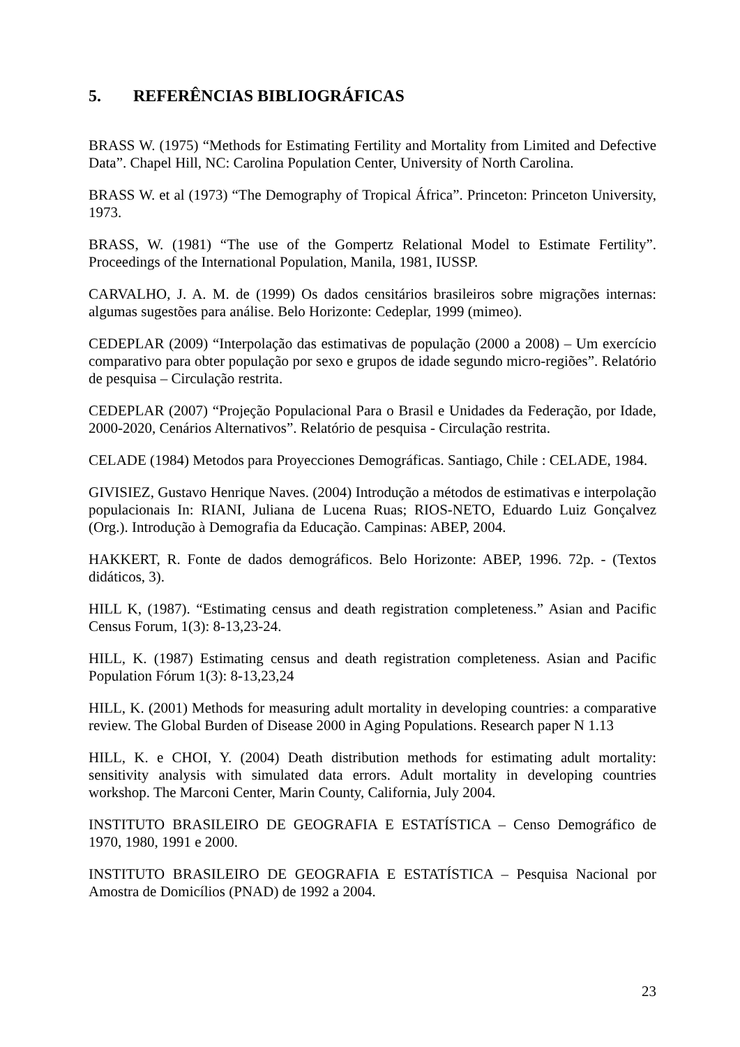5. REFERÊNCIAS BIBLIOGRÁFICAS
BRASS W. (1975) “Methods for Estimating Fertility and Mortality from Limited and Defective Data”. Chapel Hill, NC: Carolina Population Center, University of North Carolina.
BRASS W. et al (1973) “The Demography of Tropical África”. Princeton: Princeton University, 1973.
BRASS, W. (1981) “The use of the Gompertz Relational Model to Estimate Fertility”. Proceedings of the International Population, Manila, 1981, IUSSP.
CARVALHO, J. A. M. de (1999) Os dados censitários brasileiros sobre migrações internas: algumas sugestões para análise. Belo Horizonte: Cedeplar, 1999 (mimeo).
CEDEPLAR (2009) “Interpolação das estimativas de população (2000 a 2008) – Um exercício comparativo para obter população por sexo e grupos de idade segundo micro-regiões”. Relatório de pesquisa – Circulação restrita.
CEDEPLAR (2007) “Projeção Populacional Para o Brasil e Unidades da Federação, por Idade, 2000-2020, Cenários Alternativos”. Relatório de pesquisa - Circulação restrita.
CELADE (1984) Metodos para Proyecciones Demográficas. Santiago, Chile : CELADE, 1984.
GIVISIEZ, Gustavo Henrique Naves. (2004) Introdução a métodos de estimativas e interpolação populacionais In: RIANI, Juliana de Lucena Ruas; RIOS-NETO, Eduardo Luiz Gonçalvez (Org.). Introdução à Demografia da Educação. Campinas: ABEP, 2004.
HAKKERT, R. Fonte de dados demográficos. Belo Horizonte: ABEP, 1996. 72p. - (Textos didáticos, 3).
HILL K, (1987). “Estimating census and death registration completeness.” Asian and Pacific Census Forum, 1(3): 8-13,23-24.
HILL, K. (1987) Estimating census and death registration completeness. Asian and Pacific Population Fórum 1(3): 8-13,23,24
HILL, K. (2001) Methods for measuring adult mortality in developing countries: a comparative review. The Global Burden of Disease 2000 in Aging Populations. Research paper N 1.13
HILL, K. e CHOI, Y. (2004) Death distribution methods for estimating adult mortality: sensitivity analysis with simulated data errors. Adult mortality in developing countries workshop. The Marconi Center, Marin County, California, July 2004.
INSTITUTO BRASILEIRO DE GEOGRAFIA E ESTATÍSTICA – Censo Demográfico de 1970, 1980, 1991 e 2000.
INSTITUTO BRASILEIRO DE GEOGRAFIA E ESTATÍSTICA – Pesquisa Nacional por Amostra de Domicílios (PNAD) de 1992 a 2004.
23